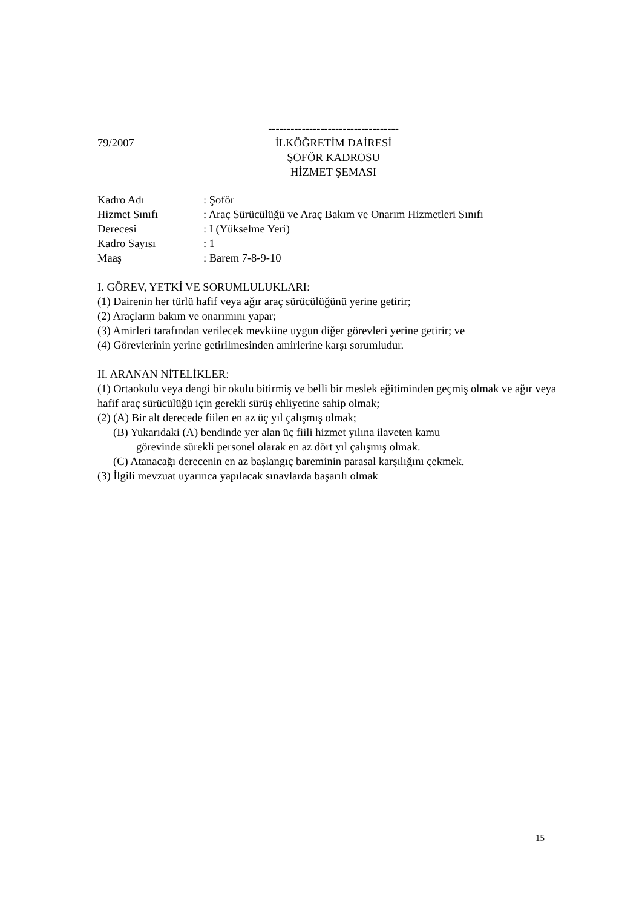79/2007
-----------------------------------
İLKÖĞRETİM DAİRESİ
ŞOFÖR KADROSU
HİZMET ŞEMASI
Kadro Adı: Şoför
Hizmet Sınıfı: Araç Sürücülüğü ve Araç Bakım ve Onarım Hizmetleri Sınıfı
Derecesi: I (Yükselme Yeri)
Kadro Sayısı: 1
Maaş: Barem 7-8-9-10
I. GÖREV, YETKİ VE SORUMLULUKLARI:
(1) Dairenin her türlü hafif veya ağır araç sürücülüğünü yerine getirir;
(2) Araçların bakım ve onarımını yapar;
(3) Amirleri tarafından verilecek mevkiine uygun diğer görevleri yerine getirir; ve
(4) Görevlerinin yerine getirilmesinden amirlerine karşı sorumludur.
II. ARANAN NİTELİKLER:
(1) Ortaokulu veya dengi bir okulu bitirmiş ve belli bir meslek eğitiminden geçmiş olmak ve ağır veya hafif araç sürücülüğü için gerekli sürüş ehliyetine sahip olmak;
(2) (A) Bir alt derecede fiilen en az üç yıl çalışmış olmak;
(B) Yukarıdaki (A) bendinde yer alan üç fiili hizmet yılına ilaveten kamu
görevinde sürekli personel olarak en az dört yıl çalışmış olmak.
(C) Atanacağı derecenin en az başlangıç bareminin parasal karşılığını çekmek.
(3) İlgili mevzuat uyarınca yapılacak sınavlarda başarılı olmak
15